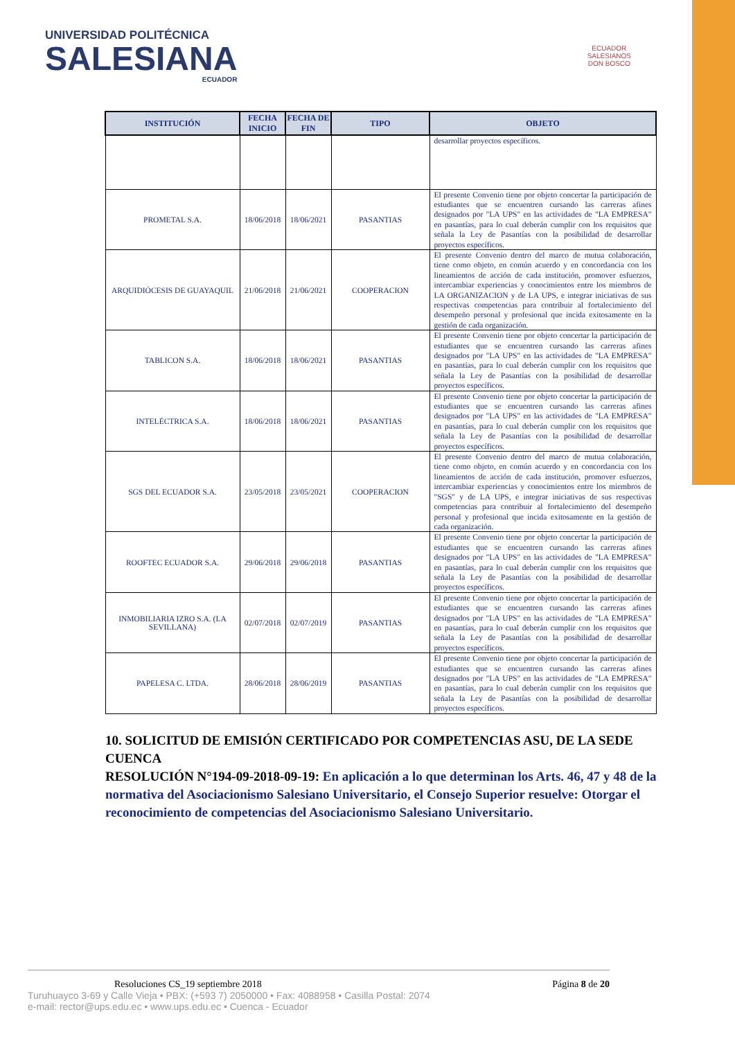UNIVERSIDAD POLITÉCNICA
SALESIANA
ECUADOR
ECUADOR
SALESIANOS
DON BOSCO
| INSTITUCIÓN | FECHA INICIO | FECHA DE FIN | TIPO | OBJETO |
| --- | --- | --- | --- | --- |
| | | | | desarrollar proyectos específicos. |
| PROMETAL S.A. | 18/06/2018 | 18/06/2021 | PASANTIAS | El presente Convenio tiene por objeto concertar la participación de estudiantes que se encuentren cursando las carreras afines designados por "LA UPS" en las actividades de "LA EMPRESA" en pasantías, para lo cual deberán cumplir con los requisitos que señala la Ley de Pasantías con la posibilidad de desarrollar proyectos específicos. |
| ARQUIDIÓCESIS DE GUAYAQUIL | 21/06/2018 | 21/06/2021 | COOPERACION | El presente Convenio dentro del marco de mutua colaboración, tiene como objeto, en común acuerdo y en concordancia con los lineamientos de acción de cada institución, promover esfuerzos, intercambiar experiencias y conocimientos entre los miembros de LA ORGANIZACION y de LA UPS, e integrar iniciativas de sus respectivas competencias para contribuir al fortalecimiento del desempeño personal y profesional que incida exitosamente en la gestión de cada organización. |
| TABLICON S.A. | 18/06/2018 | 18/06/2021 | PASANTIAS | El presente Convenio tiene por objeto concertar la participación de estudiantes que se encuentren cursando las carreras afines designados por "LA UPS" en las actividades de "LA EMPRESA" en pasantías, para lo cual deberán cumplir con los requisitos que señala la Ley de Pasantías con la posibilidad de desarrollar proyectos específicos. |
| INTELÉCTRICA S.A. | 18/06/2018 | 18/06/2021 | PASANTIAS | El presente Convenio tiene por objeto concertar la participación de estudiantes que se encuentren cursando las carreras afines designados por "LA UPS" en las actividades de "LA EMPRESA" en pasantías, para lo cual deberán cumplir con los requisitos que señala la Ley de Pasantías con la posibilidad de desarrollar proyectos específicos. |
| SGS DEL ECUADOR S.A. | 23/05/2018 | 23/05/2021 | COOPERACION | El presente Convenio dentro del marco de mutua colaboración, tiene como objeto, en común acuerdo y en concordancia con los lineamientos de acción de cada institución, promover esfuerzos, intercambiar experiencias y conocimientos entre los miembros de "SGS" y de LA UPS, e integrar iniciativas de sus respectivas competencias para contribuir al fortalecimiento del desempeño personal y profesional que incida exitosamente en la gestión de cada organización. |
| ROOFTEC ECUADOR S.A. | 29/06/2018 | 29/06/2018 | PASANTIAS | El presente Convenio tiene por objeto concertar la participación de estudiantes que se encuentren cursando las carreras afines designados por "LA UPS" en las actividades de "LA EMPRESA" en pasantías, para lo cual deberán cumplir con los requisitos que señala la Ley de Pasantías con la posibilidad de desarrollar proyectos específicos. |
| INMOBILIARIA IZRO S.A. (LA SEVILLANA) | 02/07/2018 | 02/07/2019 | PASANTIAS | El presente Convenio tiene por objeto concertar la participación de estudiantes que se encuentren cursando las carreras afines designados por "LA UPS" en las actividades de "LA EMPRESA" en pasantías, para lo cual deberán cumplir con los requisitos que señala la Ley de Pasantías con la posibilidad de desarrollar proyectos específicos. |
| PAPELESA C. LTDA. | 28/06/2018 | 28/06/2019 | PASANTIAS | El presente Convenio tiene por objeto concertar la participación de estudiantes que se encuentren cursando las carreras afines designados por "LA UPS" en las actividades de "LA EMPRESA" en pasantías, para lo cual deberán cumplir con los requisitos que señala la Ley de Pasantías con la posibilidad de desarrollar proyectos específicos. |
10. SOLICITUD DE EMISIÓN CERTIFICADO POR COMPETENCIAS ASU, DE LA SEDE CUENCA
RESOLUCIÓN N°194-09-2018-09-19: En aplicación a lo que determinan los Arts. 46, 47 y 48 de la normativa del Asociacionismo Salesiano Universitario, el Consejo Superior resuelve: Otorgar el reconocimiento de competencias del Asociacionismo Salesiano Universitario.
Resoluciones CS_19 septiembre 2018 Página 8 de 20
Turuhuayco 3-69 y Calle Vieja • PBX: (+593 7) 2050000 • Fax: 4088958 • Casilla Postal: 2074
e-mail: rector@ups.edu.ec • www.ups.edu.ec • Cuenca - Ecuador